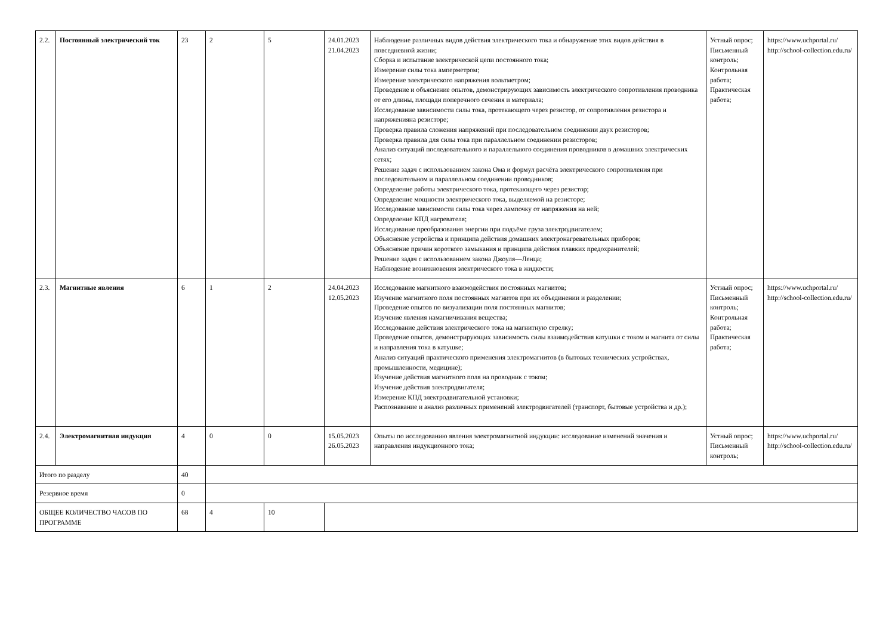| 2.2. | Постоянный электрический ток | 23 | 2 | 5 | 24.01.2023 21.04.2023 | Наблюдение различных видов действия электрического тока и обнаружение этих видов действия в повседневной жизни; Сборка и испытание электрической цепи постоянного тока; Измерение силы тока амперметром; Измерение электрического напряжения вольтметром; Проведение и объяснение опытов, демонстрирующих зависимость электрического сопротивления проводника от его длины, площади поперечного сечения и материала; Исследование зависимости силы тока, протекающего через резистор, от сопротивления резистора и напряженияна резисторе; Проверка правила сложения напряжений при последовательном соединении двух резисторов; Проверка правила для силы тока при параллельном соединении резисторов; Анализ ситуаций последовательного и параллельного соединения проводников в домашних электрических сетях; Решение задач с использованием закона Ома и формул расчёта электрического сопротивления при последовательном и параллельном соединении проводников; Определение работы электрического тока, протекающего через резистор; Определение мощности электрического тока, выделяемой на резисторе; Исследование зависимости силы тока через лампочку от напряжения на ней; Определение КПД нагревателя; Исследование преобразования энергии при подъёме груза электродвигателем; Объяснение устройства и принципа действия домашних электронагревательных приборов; Объяснение причин короткого замыкания и принципа действия плавких предохранителей; Решение задач с использованием закона Джоуля—Ленца; Наблюдение возникновения электрического тока в жидкости; | Устный опрос; Письменный контроль; Контрольная работа; Практическая работа; | https://www.uchportal.ru/ http://school-collection.edu.ru/ |
| 2.3. | Магнитные явления | 6 | 1 | 2 | 24.04.2023 12.05.2023 | Исследование магнитного взаимодействия постоянных магнитов; Изучение магнитного поля постоянных магнитов при их объединении и разделении; Проведение опытов по визуализации поля постоянных магнитов; Изучение явления намагничивания вещества; Исследование действия электрического тока на магнитную стрелку; Проведение опытов, демонстрирующих зависимость силы взаимодействия катушки с током и магнита от силы и направления тока в катушке; Анализ ситуаций практического применения электромагнитов (в бытовых технических устройствах, промышленности, медицине); Изучение действия магнитного поля на проводник с током; Изучение действия электродвигателя; Измерение КПД электродвигательной установки; Распознавание и анализ различных применений электродвигателей (транспорт, бытовые устройства и др.); | Устный опрос; Письменный контроль; Контрольная работа; Практическая работа; | https://www.uchportal.ru/ http://school-collection.edu.ru/ |
| 2.4. | Электромагнитная индукция | 4 | 0 | 0 | 15.05.2023 26.05.2023 | Опыты по исследованию явления электромагнитной индукции: исследование изменений значения и направления индукционного тока; | Устный опрос; Письменный контроль; | https://www.uchportal.ru/ http://school-collection.edu.ru/ |
| Итого по разделу | | 40 | | | | | | |
| Резервное время | | 0 | | | | | | |
| ОБЩЕЕ КОЛИЧЕСТВО ЧАСОВ ПО ПРОГРАММЕ | | 68 | 4 | 10 | | | | |